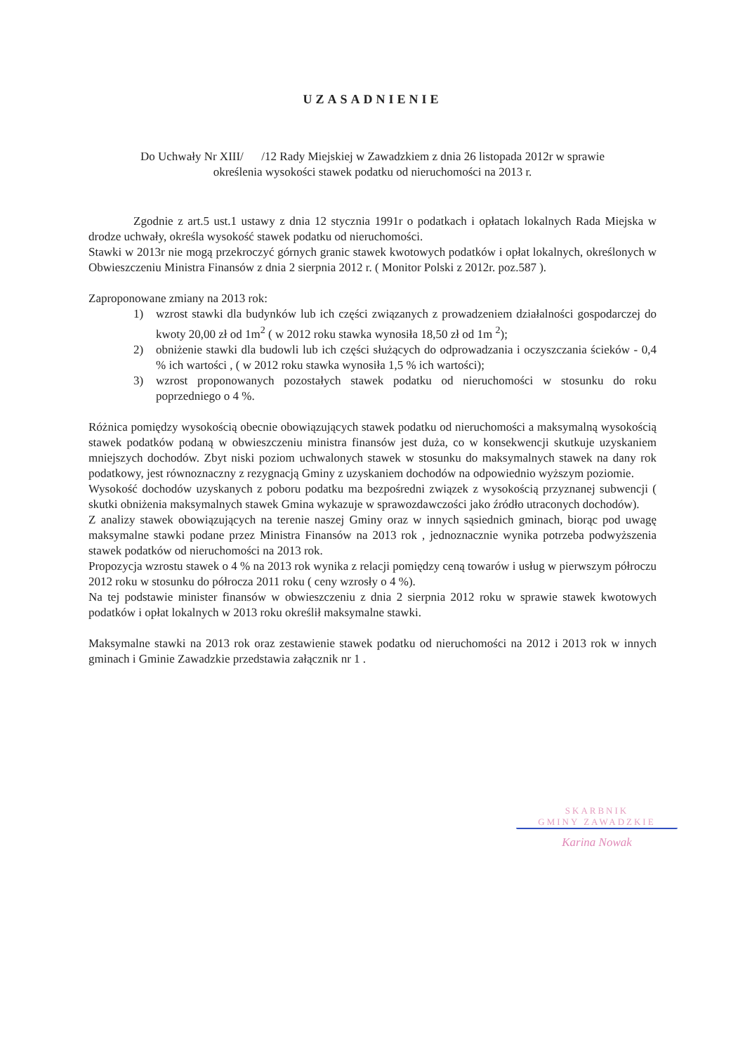UZASADNIENIE
Do Uchwały Nr XIII/ /12 Rady Miejskiej w Zawadzkiem z dnia 26 listopada 2012r w sprawie
określenia wysokości stawek podatku od nieruchomości na 2013 r.
Zgodnie z art.5 ust.1 ustawy z dnia 12 stycznia 1991r o podatkach i opłatach lokalnych Rada Miejska w drodze uchwały, określa wysokość stawek podatku od nieruchomości.
Stawki w 2013r nie mogą przekroczyć górnych granic stawek kwotowych podatków i opłat lokalnych, określonych w Obwieszczeniu Ministra Finansów z dnia 2 sierpnia 2012 r. ( Monitor Polski z 2012r. poz.587 ).
Zaproponowane zmiany na 2013 rok:
1) wzrost stawki dla budynków lub ich części związanych z prowadzeniem działalności gospodarczej do kwoty 20,00 zł od 1m<sup>2</sup> ( w 2012 roku stawka wynosiła 18,50 zł od 1m <sup>2</sup>);
2) obniżenie stawki dla budowli lub ich części służących do odprowadzania i oczyszczania ścieków - 0,4 % ich wartości , ( w 2012 roku stawka wynosiła 1,5 % ich wartości);
3) wzrost proponowanych pozostałych stawek podatku od nieruchomości w stosunku do roku poprzedniego o 4 %.
Różnica pomiędzy wysokością obecnie obowiązujących stawek podatku od nieruchomości a maksymalną wysokością stawek podatków podaną w obwieszczeniu ministra finansów jest duża, co w konsekwencji skutkuje uzyskaniem mniejszych dochodów. Zbyt niski poziom uchwalonych stawek w stosunku do maksymalnych stawek na dany rok podatkowy, jest równoznaczny z rezygnacją Gminy z uzyskaniem dochodów na odpowiednio wyższym poziomie.
Wysokość dochodów uzyskanych z poboru podatku ma bezpośredni związek z wysokością przyznanej subwencji ( skutki obniżenia maksymalnych stawek Gmina wykazuje w sprawozdawczości jako źródło utraconych dochodów).
Z analizy stawek obowiązujących na terenie naszej Gminy oraz w innych sąsiednich gminach, biorąc pod uwagę maksymalne stawki podane przez Ministra Finansów na 2013 rok , jednoznacznie wynika potrzeba podwyższenia stawek podatków od nieruchomości na 2013 rok.
Propozycja wzrostu stawek o 4 % na 2013 rok wynika z relacji pomiędzy ceną towarów i usług w pierwszym półroczu 2012 roku w stosunku do półrocza 2011 roku ( ceny wzrosły o 4 %).
Na tej podstawie minister finansów w obwieszczeniu z dnia 2 sierpnia 2012 roku w sprawie stawek kwotowych podatków i opłat lokalnych w 2013 roku określił maksymalne stawki.
Maksymalne stawki na 2013 rok oraz zestawienie stawek podatku od nieruchomości na 2012 i 2013 rok w innych gminach i Gminie Zawadzkie przedstawia załącznik nr 1 .
SKARBNIK
GMINY ZAWADZKIE
Karina Nowak